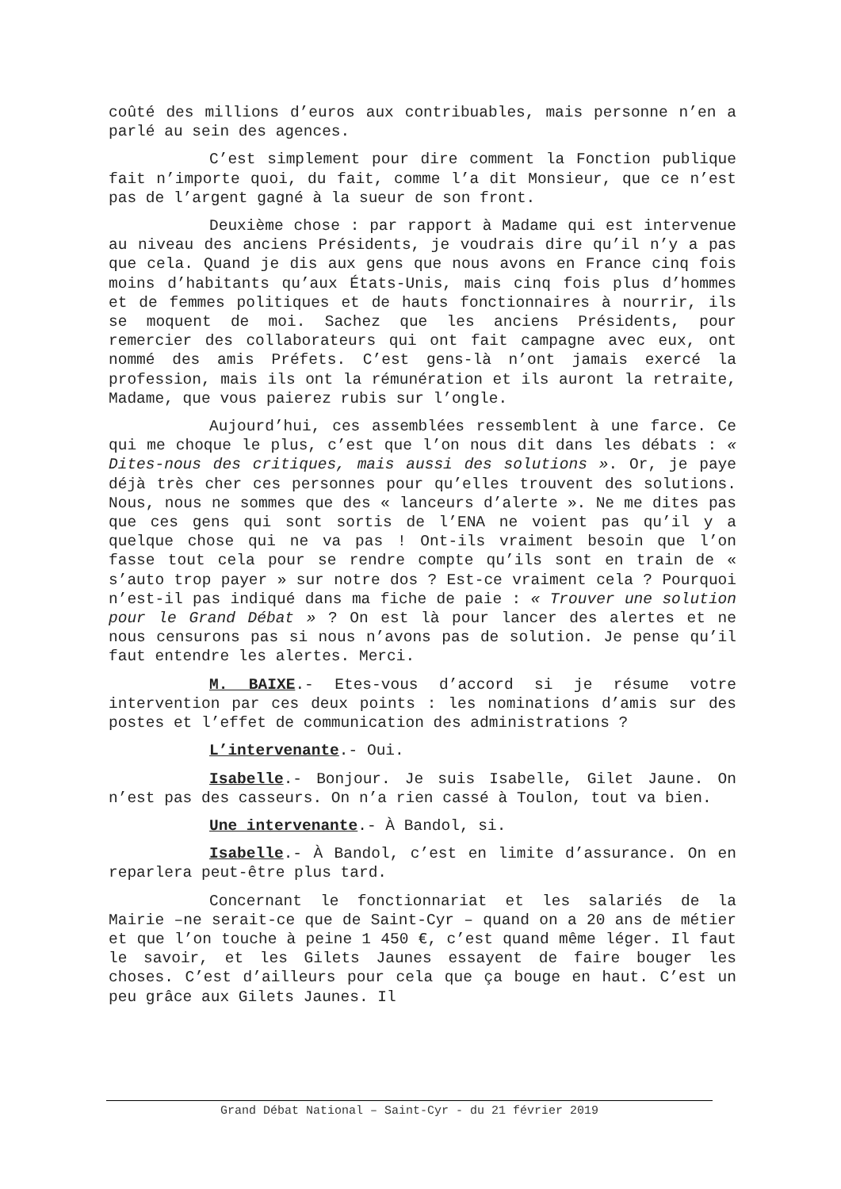coûté des millions d’euros aux contribuables, mais personne n’en a parlé au sein des agences.
C’est simplement pour dire comment la Fonction publique fait n’importe quoi, du fait, comme l’a dit Monsieur, que ce n’est pas de l’argent gagné à la sueur de son front.
Deuxième chose : par rapport à Madame qui est intervenue au niveau des anciens Présidents, je voudrais dire qu’il n’y a pas que cela. Quand je dis aux gens que nous avons en France cinq fois moins d’habitants qu’aux États-Unis, mais cinq fois plus d’hommes et de femmes politiques et de hauts fonctionnaires à nourrir, ils se moquent de moi. Sachez que les anciens Présidents, pour remercier des collaborateurs qui ont fait campagne avec eux, ont nommé des amis Préfets. C’est gens-là n’ont jamais exercé la profession, mais ils ont la rémunération et ils auront la retraite, Madame, que vous paierez rubis sur l’ongle.
Aujourd’hui, ces assemblées ressemblent à une farce. Ce qui me choque le plus, c’est que l’on nous dit dans les débats : « Dites-nous des critiques, mais aussi des solutions ». Or, je paye déjà très cher ces personnes pour qu’elles trouvent des solutions. Nous, nous ne sommes que des « lanceurs d’alerte ». Ne me dites pas que ces gens qui sont sortis de l’ENA ne voient pas qu’il y a quelque chose qui ne va pas ! Ont-ils vraiment besoin que l’on fasse tout cela pour se rendre compte qu’ils sont en train de « s’auto trop payer » sur notre dos ? Est-ce vraiment cela ? Pourquoi n’est-il pas indiqué dans ma fiche de paie : « Trouver une solution pour le Grand Débat » ? On est là pour lancer des alertes et ne nous censurons pas si nous n’avons pas de solution. Je pense qu’il faut entendre les alertes. Merci.
M. BAIXE.- Etes-vous d’accord si je résume votre intervention par ces deux points : les nominations d’amis sur des postes et l’effet de communication des administrations ?
L’intervenante.- Oui.
Isabelle.- Bonjour. Je suis Isabelle, Gilet Jaune. On n’est pas des casseurs. On n’a rien cassé à Toulon, tout va bien.
Une intervenante.- À Bandol, si.
Isabelle.- À Bandol, c’est en limite d’assurance. On en reparlera peut-être plus tard.
Concernant le fonctionnariat et les salariés de la Mairie –ne serait-ce que de Saint-Cyr – quand on a 20 ans de métier et que l’on touche à peine 1 450 €, c’est quand même léger. Il faut le savoir, et les Gilets Jaunes essayent de faire bouger les choses. C’est d’ailleurs pour cela que ça bouge en haut. C’est un peu grâce aux Gilets Jaunes. Il
Grand Débat National – Saint-Cyr - du 21 février 2019